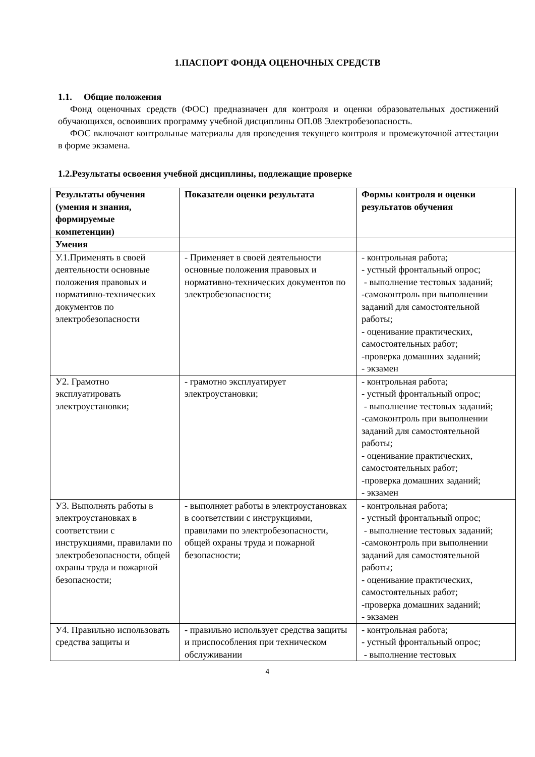1.ПАСПОРТ ФОНДА ОЦЕНОЧНЫХ СРЕДСТВ
1.1. Общие положения
Фонд оценочных средств (ФОС) предназначен для контроля и оценки образовательных достижений обучающихся, освоивших программу учебной дисциплины ОП.08 Электробезопасность.
ФОС включают контрольные материалы для проведения текущего контроля и промежуточной аттестации в форме экзамена.
1.2.Результаты освоения учебной дисциплины, подлежащие проверке
| Результаты обучения (умения и знания, формируемые компетенции) | Показатели оценки результата | Формы контроля и оценки результатов обучения |
| --- | --- | --- |
| Умения | | |
| У.1.Применять в своей деятельности основные положения правовых и нормативно-технических документов по электробезопасности | - Применяет в своей деятельности основные положения правовых и нормативно-технических документов по электробезопасности; | - контрольная работа; - устный фронтальный опрос; - выполнение тестовых заданий; -самоконтроль при выполнении заданий для самостоятельной работы; - оценивание практических, самостоятельных работ; -проверка домашних заданий; - экзамен |
| У2. Грамотно эксплуатировать электроустановки; | - грамотно эксплуатирует электроустановки; | - контрольная работа; - устный фронтальный опрос; - выполнение тестовых заданий; -самоконтроль при выполнении заданий для самостоятельной работы; - оценивание практических, самостоятельных работ; -проверка домашних заданий; - экзамен |
| У3. Выполнять работы в электроустановках в соответствии с инструкциями, правилами по электробезопасности, общей охраны труда и пожарной безопасности; | - выполняет работы в электроустановках в соответствии с инструкциями, правилами по электробезопасности, общей охраны труда и пожарной безопасности; | - контрольная работа; - устный фронтальный опрос; - выполнение тестовых заданий; -самоконтроль при выполнении заданий для самостоятельной работы; - оценивание практических, самостоятельных работ; -проверка домашних заданий; - экзамен |
| У4. Правильно использовать средства защиты и | - правильно использует средства защиты и приспособления при техническом обслуживании | - контрольная работа; - устный фронтальный опрос; - выполнение тестовых |
4